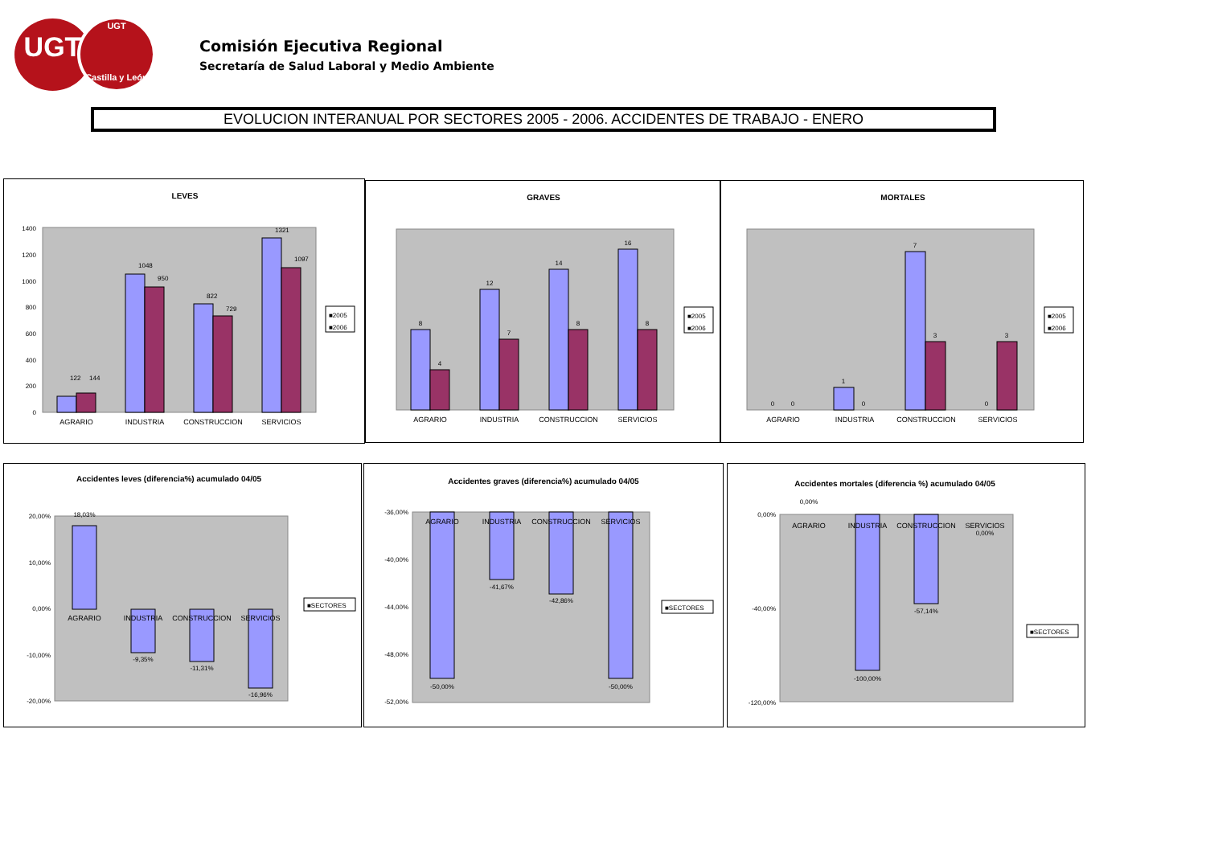UGT
UGT
Castilla y León
Comisión Ejecutiva Regional
Secretaría de Salud Laboral y Medio Ambiente
EVOLUCION INTERANUAL POR SECTORES 2005 - 2006. ACCIDENTES DE TRABAJO - ENERO
LEVES
1400
1200
1000
800
600
400
200
0
122
144
1048
950
822
729
1321
1097
AGRARIO
INDUSTRIA
CONSTRUCCION
SERVICIOS
■2005
■2006
GRAVES
8
4
12
7
14
8
16
8
AGRARIO
INDUSTRIA
CONSTRUCCION
SERVICIOS
■2005
■2006
MORTALES
0
0
1
0
7
3
0
3
AGRARIO
INDUSTRIA
CONSTRUCCION
SERVICIOS
■2005
■2006
Accidentes leves (diferencia%) acumulado 04/05
20,00%
10,00%
0,00%
-10,00%
-20,00%
18,03%
-9,35%
-11,31%
-16,96%
AGRARIO
INDUSTRIA
CONSTRUCCION
SERVICIOS
■SECTORES
Accidentes graves (diferencia%) acumulado 04/05
-36,00%
-40,00%
-44,00%
-48,00%
-52,00%
-50,00%
-41,67%
-42,86%
-50,00%
AGRARIO
INDUSTRIA
CONSTRUCCION
SERVICIOS
■SECTORES
Accidentes mortales (diferencia %) acumulado 04/05
0,00%
-40,00%
-120,00%
0,00%
-100,00%
-57,14%
0,00%
AGRARIO
INDUSTRIA
CONSTRUCCION
SERVICIOS
■SECTORES